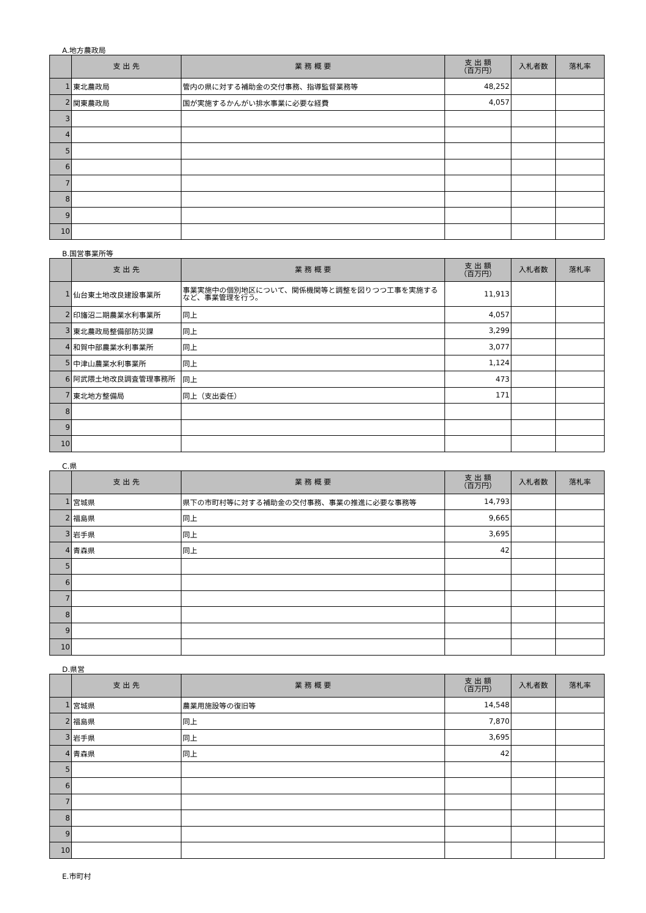A.地方農政局
| | 支 出 先 | 業 務 概 要 | 支 出 額 （百万円） | 入札者数 | 落札率 |
| --- | --- | --- | --- | --- | --- |
| 1 | 東北農政局 | 管内の県に対する補助金の交付事務、指導監督業務等 | 48,252 | | |
| 2 | 関東農政局 | 国が実施するかんがい排水事業に必要な経費 | 4,057 | | |
| 3 | | | | | |
| 4 | | | | | |
| 5 | | | | | |
| 6 | | | | | |
| 7 | | | | | |
| 8 | | | | | |
| 9 | | | | | |
| 10 | | | | | |
B.国営事業所等
| | 支 出 先 | 業 務 概 要 | 支 出 額 （百万円） | 入札者数 | 落札率 |
| --- | --- | --- | --- | --- | --- |
| 1 | 仙台東土地改良建設事業所 | 事業実施中の個別地区について、関係機関等と調整を図りつつ工事を実施するなど、事業管理を行う。 | 11,913 | | |
| 2 | 印旛沼二期農業水利事業所 | 同上 | 4,057 | | |
| 3 | 東北農政局整備部防災課 | 同上 | 3,299 | | |
| 4 | 和賀中部農業水利事業所 | 同上 | 3,077 | | |
| 5 | 中津山農業水利事業所 | 同上 | 1,124 | | |
| 6 | 阿武隈土地改良調査管理事務所 | 同上 | 473 | | |
| 7 | 東北地方整備局 | 同上（支出委任） | 171 | | |
| 8 | | | | | |
| 9 | | | | | |
| 10 | | | | | |
C.県
| | 支 出 先 | 業 務 概 要 | 支 出 額 （百万円） | 入札者数 | 落札率 |
| --- | --- | --- | --- | --- | --- |
| 1 | 宮城県 | 県下の市町村等に対する補助金の交付事務、事業の推進に必要な事務等 | 14,793 | | |
| 2 | 福島県 | 同上 | 9,665 | | |
| 3 | 岩手県 | 同上 | 3,695 | | |
| 4 | 青森県 | 同上 | 42 | | |
| 5 | | | | | |
| 6 | | | | | |
| 7 | | | | | |
| 8 | | | | | |
| 9 | | | | | |
| 10 | | | | | |
D.県営
| | 支 出 先 | 業 務 概 要 | 支 出 額 （百万円） | 入札者数 | 落札率 |
| --- | --- | --- | --- | --- | --- |
| 1 | 宮城県 | 農業用施設等の復旧等 | 14,548 | | |
| 2 | 福島県 | 同上 | 7,870 | | |
| 3 | 岩手県 | 同上 | 3,695 | | |
| 4 | 青森県 | 同上 | 42 | | |
| 5 | | | | | |
| 6 | | | | | |
| 7 | | | | | |
| 8 | | | | | |
| 9 | | | | | |
| 10 | | | | | |
E.市町村